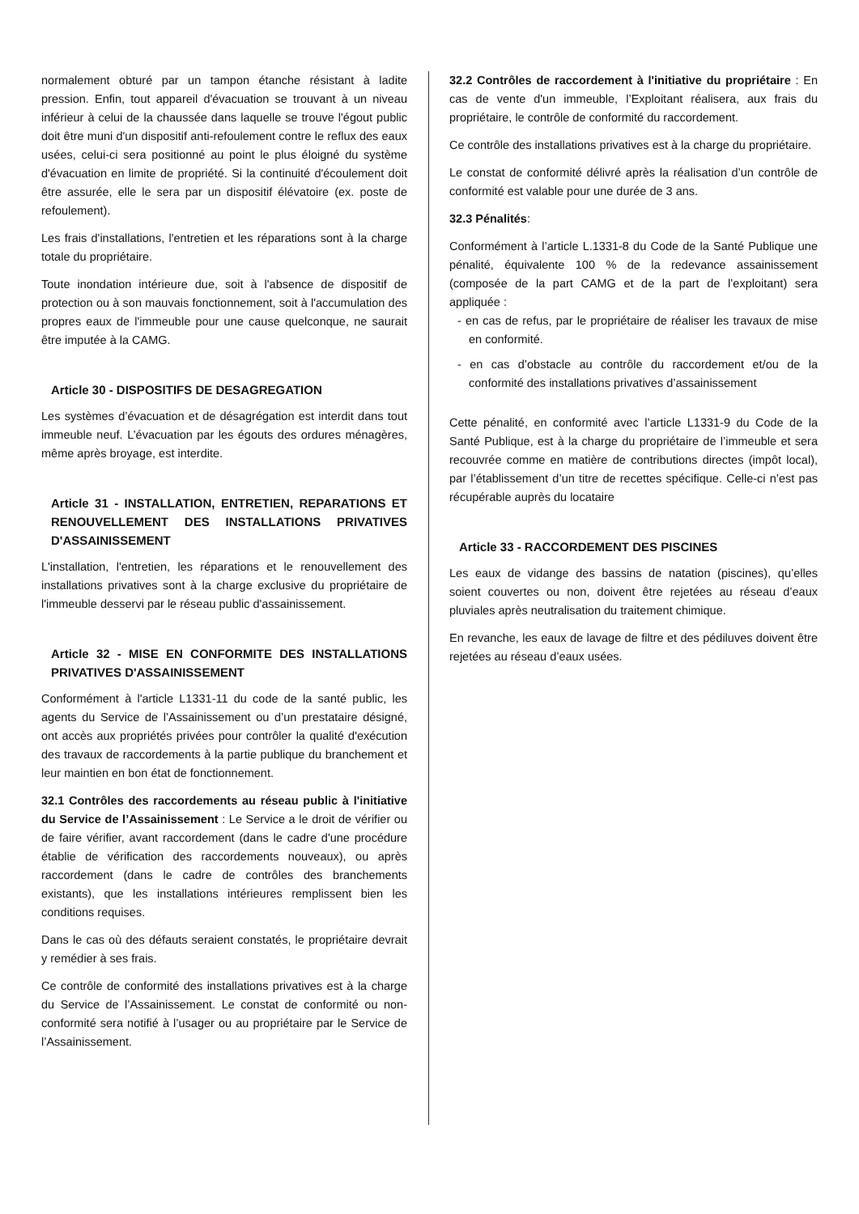normalement obturé par un tampon étanche résistant à ladite pression. Enfin, tout appareil d'évacuation se trouvant à un niveau inférieur à celui de la chaussée dans laquelle se trouve l'égout public doit être muni d'un dispositif anti-refoulement contre le reflux des eaux usées, celui-ci sera positionné au point le plus éloigné du système d'évacuation en limite de propriété. Si la continuité d'écoulement doit être assurée, elle le sera par un dispositif élévatoire (ex. poste de refoulement).
Les frais d'installations, l'entretien et les réparations sont à la charge totale du propriétaire.
Toute inondation intérieure due, soit à l'absence de dispositif de protection ou à son mauvais fonctionnement, soit à l'accumulation des propres eaux de l'immeuble pour une cause quelconque, ne saurait être imputée à la CAMG.
Article 30 - DISPOSITIFS DE DESAGREGATION
Les systèmes d’évacuation et de désagrégation est interdit dans tout immeuble neuf. L’évacuation par les égouts des ordures ménagères, même après broyage, est interdite.
Article 31 - INSTALLATION, ENTRETIEN, REPARATIONS ET RENOUVELLEMENT DES INSTALLATIONS PRIVATIVES D'ASSAINISSEMENT
L'installation, l'entretien, les réparations et le renouvellement des installations privatives sont à la charge exclusive du propriétaire de l'immeuble desservi par le réseau public d'assainissement.
Article 32 - MISE EN CONFORMITE DES INSTALLATIONS PRIVATIVES D'ASSAINISSEMENT
Conformément à l'article L1331-11 du code de la santé public, les agents du Service de l’Assainissement ou d’un prestataire désigné, ont accès aux propriétés privées pour contrôler la qualité d'exécution des travaux de raccordements à la partie publique du branchement et leur maintien en bon état de fonctionnement.
32.1 Contrôles des raccordements au réseau public à l'initiative du Service de l’Assainissement : Le Service a le droit de vérifier ou de faire vérifier, avant raccordement (dans le cadre d'une procédure établie de vérification des raccordements nouveaux), ou après raccordement (dans le cadre de contrôles des branchements existants), que les installations intérieures remplissent bien les conditions requises.
Dans le cas où des défauts seraient constatés, le propriétaire devrait y remédier à ses frais.
Ce contrôle de conformité des installations privatives est à la charge du Service de l’Assainissement. Le constat de conformité ou non-conformité sera notifié à l’usager ou au propriétaire par le Service de l’Assainissement.
32.2 Contrôles de raccordement à l'initiative du propriétaire : En cas de vente d'un immeuble, l’Exploitant réalisera, aux frais du propriétaire, le contrôle de conformité du raccordement.
Ce contrôle des installations privatives est à la charge du propriétaire.
Le constat de conformité délivré après la réalisation d’un contrôle de conformité est valable pour une durée de 3 ans.
32.3 Pénalités:
Conformément à l’article L.1331-8 du Code de la Santé Publique une pénalité, équivalente 100 % de la redevance assainissement (composée de la part CAMG et de la part de l’exploitant) sera appliquée :
- en cas de refus, par le propriétaire de réaliser les travaux de mise en conformité.
- en cas d’obstacle au contrôle du raccordement et/ou de la conformité des installations privatives d’assainissement
Cette pénalité, en conformité avec l’article L1331-9 du Code de la Santé Publique, est à la charge du propriétaire de l’immeuble et sera recouvrée comme en matière de contributions directes (impôt local), par l’établissement d’un titre de recettes spécifique. Celle-ci n’est pas récupérable auprès du locataire
Article 33 - RACCORDEMENT DES PISCINES
Les eaux de vidange des bassins de natation (piscines), qu’elles soient couvertes ou non, doivent être rejetées au réseau d’eaux pluviales après neutralisation du traitement chimique.
En revanche, les eaux de lavage de filtre et des pédiluves doivent être rejetées au réseau d’eaux usées.